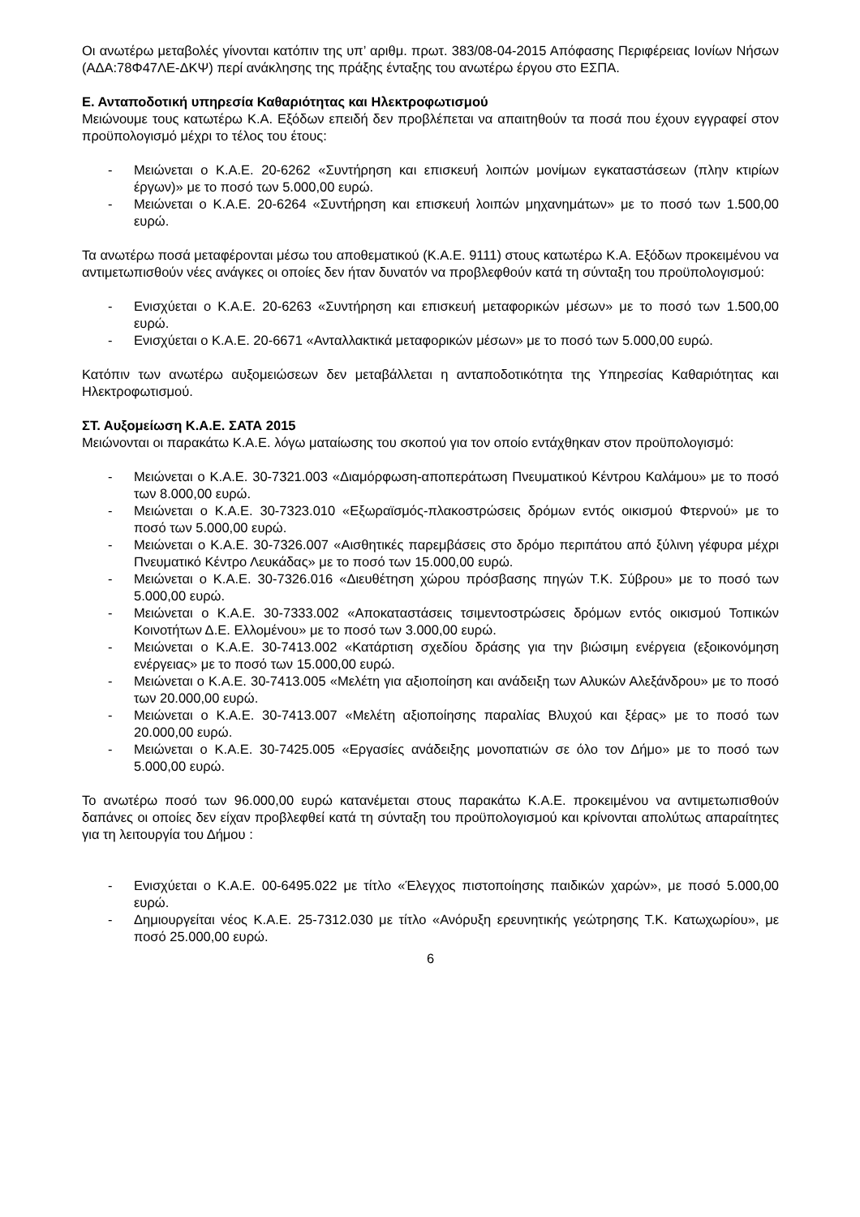Οι ανωτέρω μεταβολές γίνονται κατόπιν της υπ’ αριθμ. πρωτ. 383/08-04-2015 Απόφασης Περιφέρειας Ιονίων Νήσων (ΑΔΑ:78Φ47ΛΕ-ΔΚΨ) περί ανάκλησης της πράξης ένταξης του ανωτέρω έργου στο ΕΣΠΑ.
Ε. Ανταποδοτική υπηρεσία Καθαριότητας και Ηλεκτροφωτισμού
Μειώνουμε τους κατωτέρω Κ.Α. Εξόδων επειδή δεν προβλέπεται να απαιτηθούν τα ποσά που έχουν εγγραφεί στον προϋπολογισμό μέχρι το τέλος του έτους:
- Μειώνεται ο Κ.Α.Ε. 20-6262 «Συντήρηση και επισκευή λοιπών μονίμων εγκαταστάσεων (πλην κτιρίων έργων)» με το ποσό των 5.000,00 ευρώ.
- Μειώνεται ο Κ.Α.Ε. 20-6264 «Συντήρηση και επισκευή λοιπών μηχανημάτων» με το ποσό των 1.500,00 ευρώ.
Τα ανωτέρω ποσά μεταφέρονται μέσω του αποθεματικού (Κ.Α.Ε. 9111) στους κατωτέρω Κ.Α. Εξόδων προκειμένου να αντιμετωπισθούν νέες ανάγκες οι οποίες δεν ήταν δυνατόν να προβλεφθούν κατά τη σύνταξη του προϋπολογισμού:
- Ενισχύεται ο Κ.Α.Ε. 20-6263 «Συντήρηση και επισκευή μεταφορικών μέσων» με το ποσό των 1.500,00 ευρώ.
- Ενισχύεται ο Κ.Α.Ε. 20-6671 «Ανταλλακτικά μεταφορικών μέσων» με το ποσό των 5.000,00 ευρώ.
Κατόπιν των ανωτέρω αυξομειώσεων δεν μεταβάλλεται η ανταποδοτικότητα της Υπηρεσίας Καθαριότητας και Ηλεκτροφωτισμού.
ΣΤ. Αυξομείωση Κ.Α.Ε. ΣΑΤΑ 2015
Μειώνονται οι παρακάτω Κ.Α.Ε. λόγω ματαίωσης του σκοπού για τον οποίο εντάχθηκαν στον προϋπολογισμό:
- Μειώνεται ο Κ.Α.Ε. 30-7321.003 «Διαμόρφωση-αποπεράτωση Πνευματικού Κέντρου Καλάμου» με το ποσό των 8.000,00 ευρώ.
- Μειώνεται ο Κ.Α.Ε. 30-7323.010 «Εξωραϊσμός-πλακοστρώσεις δρόμων εντός οικισμού Φτερνού» με το ποσό των 5.000,00 ευρώ.
- Μειώνεται ο Κ.Α.Ε. 30-7326.007 «Αισθητικές παρεμβάσεις στο δρόμο περιπάτου από ξύλινη γέφυρα μέχρι Πνευματικό Κέντρο Λευκάδας» με το ποσό των 15.000,00 ευρώ.
- Μειώνεται ο Κ.Α.Ε. 30-7326.016 «Διευθέτηση χώρου πρόσβασης πηγών Τ.Κ. Σύβρου» με το ποσό των 5.000,00 ευρώ.
- Μειώνεται ο Κ.Α.Ε. 30-7333.002 «Αποκαταστάσεις τσιμεντοστρώσεις δρόμων εντός οικισμού Τοπικών Κοινοτήτων Δ.Ε. Ελλομένου» με το ποσό των 3.000,00 ευρώ.
- Μειώνεται ο Κ.Α.Ε. 30-7413.002 «Κατάρτιση σχεδίου δράσης για την βιώσιμη ενέργεια (εξοικονόμηση ενέργειας» με το ποσό των 15.000,00 ευρώ.
- Μειώνεται ο Κ.Α.Ε. 30-7413.005 «Μελέτη για αξιοποίηση και ανάδειξη των Αλυκών Αλεξάνδρου» με το ποσό των 20.000,00 ευρώ.
- Μειώνεται ο Κ.Α.Ε. 30-7413.007 «Μελέτη αξιοποίησης παραλίας Βλυχού και ξέρας» με το ποσό των 20.000,00 ευρώ.
- Μειώνεται ο Κ.Α.Ε. 30-7425.005 «Εργασίες ανάδειξης μονοπατιών σε όλο τον Δήμο» με το ποσό των 5.000,00 ευρώ.
Το ανωτέρω ποσό των 96.000,00 ευρώ κατανέμεται στους παρακάτω Κ.Α.Ε. προκειμένου να αντιμετωπισθούν δαπάνες οι οποίες δεν είχαν προβλεφθεί κατά τη σύνταξη του προϋπολογισμού και κρίνονται απολύτως απαραίτητες για τη λειτουργία του Δήμου :
- Ενισχύεται ο Κ.Α.Ε. 00-6495.022 με τίτλο «Έλεγχος πιστοποίησης παιδικών χαρών», με ποσό 5.000,00 ευρώ.
- Δημιουργείται νέος Κ.Α.Ε. 25-7312.030 με τίτλο «Ανόρυξη ερευνητικής γεώτρησης Τ.Κ. Κατωχωρίου», με ποσό 25.000,00 ευρώ.
6